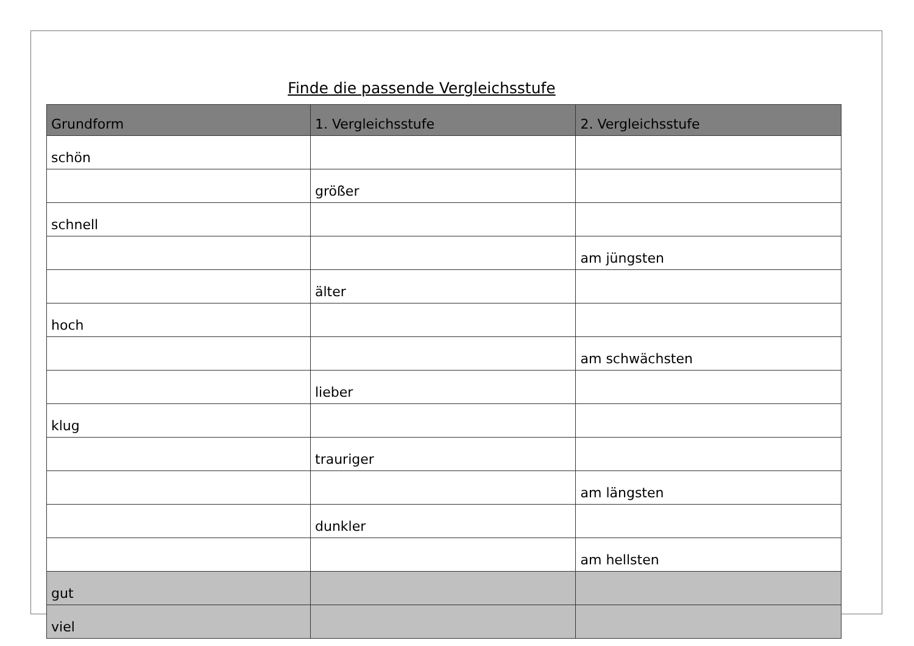Finde die passende Vergleichsstufe
| Grundform | 1. Vergleichsstufe | 2. Vergleichsstufe |
| --- | --- | --- |
| schön | | |
| | größer | |
| schnell | | |
| | | am jüngsten |
| | älter | |
| hoch | | |
| | | am schwächsten |
| | lieber | |
| klug | | |
| | trauriger | |
| | | am längsten |
| | dunkler | |
| | | am hellsten |
| gut | | |
| viel | | |